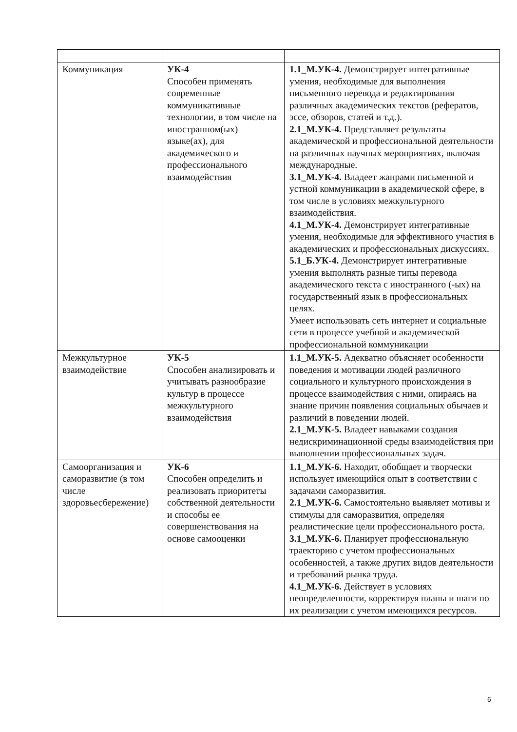| Коммуникация | УК-4 Способен применять современные коммуникативные технологии, в том числе на иностранном(ых) языке(ах), для академического и профессионального взаимодействия | 1.1_М.УК-4. Демонстрирует интегративные умения, необходимые для выполнения письменного перевода и редактирования различных академических текстов (рефератов, эссе, обзоров, статей и т.д.). 2.1_М.УК-4. Представляет результаты академической и профессиональной деятельности на различных научных мероприятиях, включая международные. 3.1_М.УК-4. Владеет жанрами письменной и устной коммуникации в академической сфере, в том числе в условиях межкультурного взаимодействия. 4.1_М.УК-4. Демонстрирует интегративные умения, необходимые для эффективного участия в академических и профессиональных дискуссиях. 5.1_Б.УК-4. Демонстрирует интегративные умения выполнять разные типы перевода академического текста с иностранного (-ых) на государственный язык в профессиональных целях. Умеет использовать сеть интернет и социальные сети в процессе учебной и академической профессиональной коммуникации |
| Межкультурное взаимодействие | УК-5 Способен анализировать и учитывать разнообразие культур в процессе межкультурного взаимодействия | 1.1_М.УК-5. Адекватно объясняет особенности поведения и мотивации людей различного социального и культурного происхождения в процессе взаимодействия с ними, опираясь на знание причин появления социальных обычаев и различий в поведении людей. 2.1_М.УК-5. Владеет навыками создания недискриминационной среды взаимодействия при выполнении профессиональных задач. |
| Самоорганизация и саморазвитие (в том числе здоровьесбережение) | УК-6 Способен определить и реализовать приоритеты собственной деятельности и способы ее совершенствования на основе самооценки | 1.1_М.УК-6. Находит, обобщает и творчески использует имеющийся опыт в соответствии с задачами саморазвития. 2.1_М.УК-6. Самостоятельно выявляет мотивы и стимулы для саморазвития, определяя реалистические цели профессионального роста. 3.1_М.УК-6. Планирует профессиональную траекторию с учетом профессиональных особенностей, а также других видов деятельности и требований рынка труда. 4.1_М.УК-6. Действует в условиях неопределенности, корректируя планы и шаги по их реализации с учетом имеющихся ресурсов. |
6